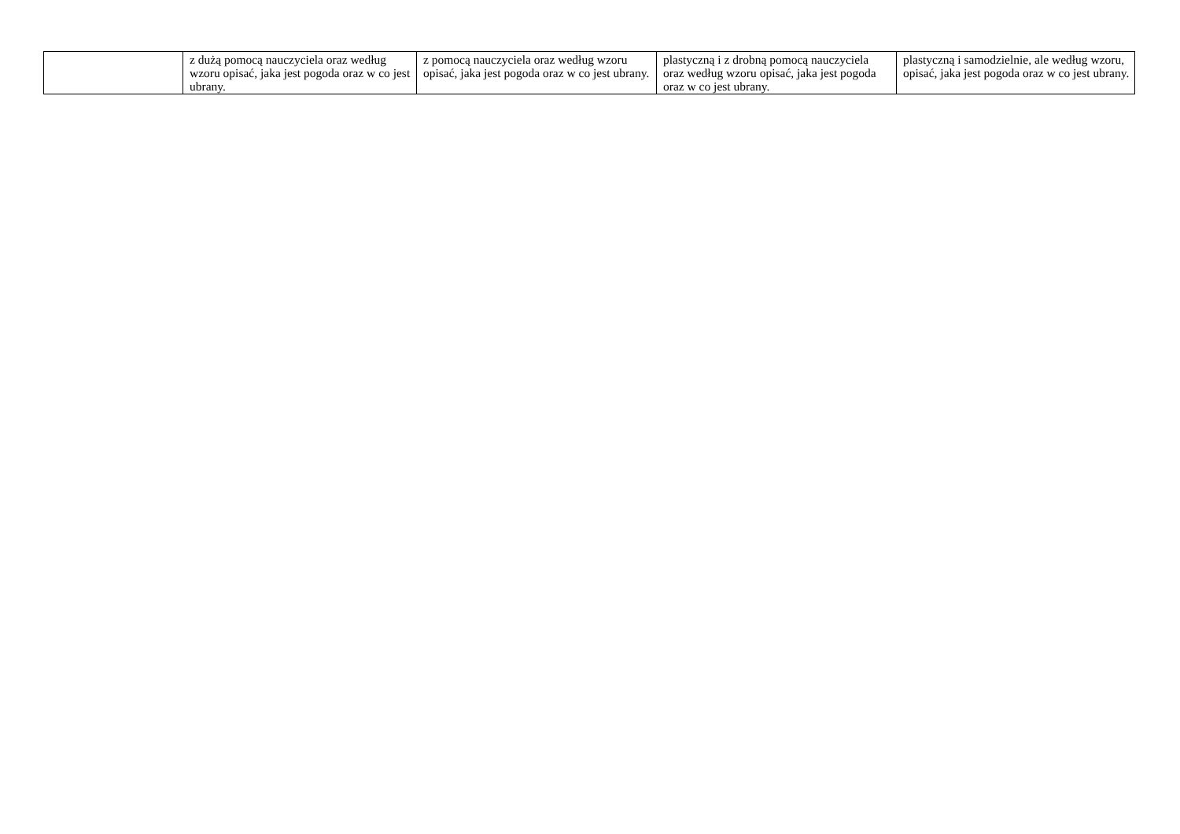| | z dużą pomocą nauczyciela oraz według wzoru opisać, jaka jest pogoda oraz w co jest ubrany. | z pomocą nauczyciela oraz według wzoru opisać, jaka jest pogoda oraz w co jest ubrany. | plastyczną i z drobną pomocą nauczyciela oraz według wzoru opisać, jaka jest pogoda oraz w co jest ubrany. | plastyczną i samodzielnie, ale według wzoru, opisać, jaka jest pogoda oraz w co jest ubrany. |